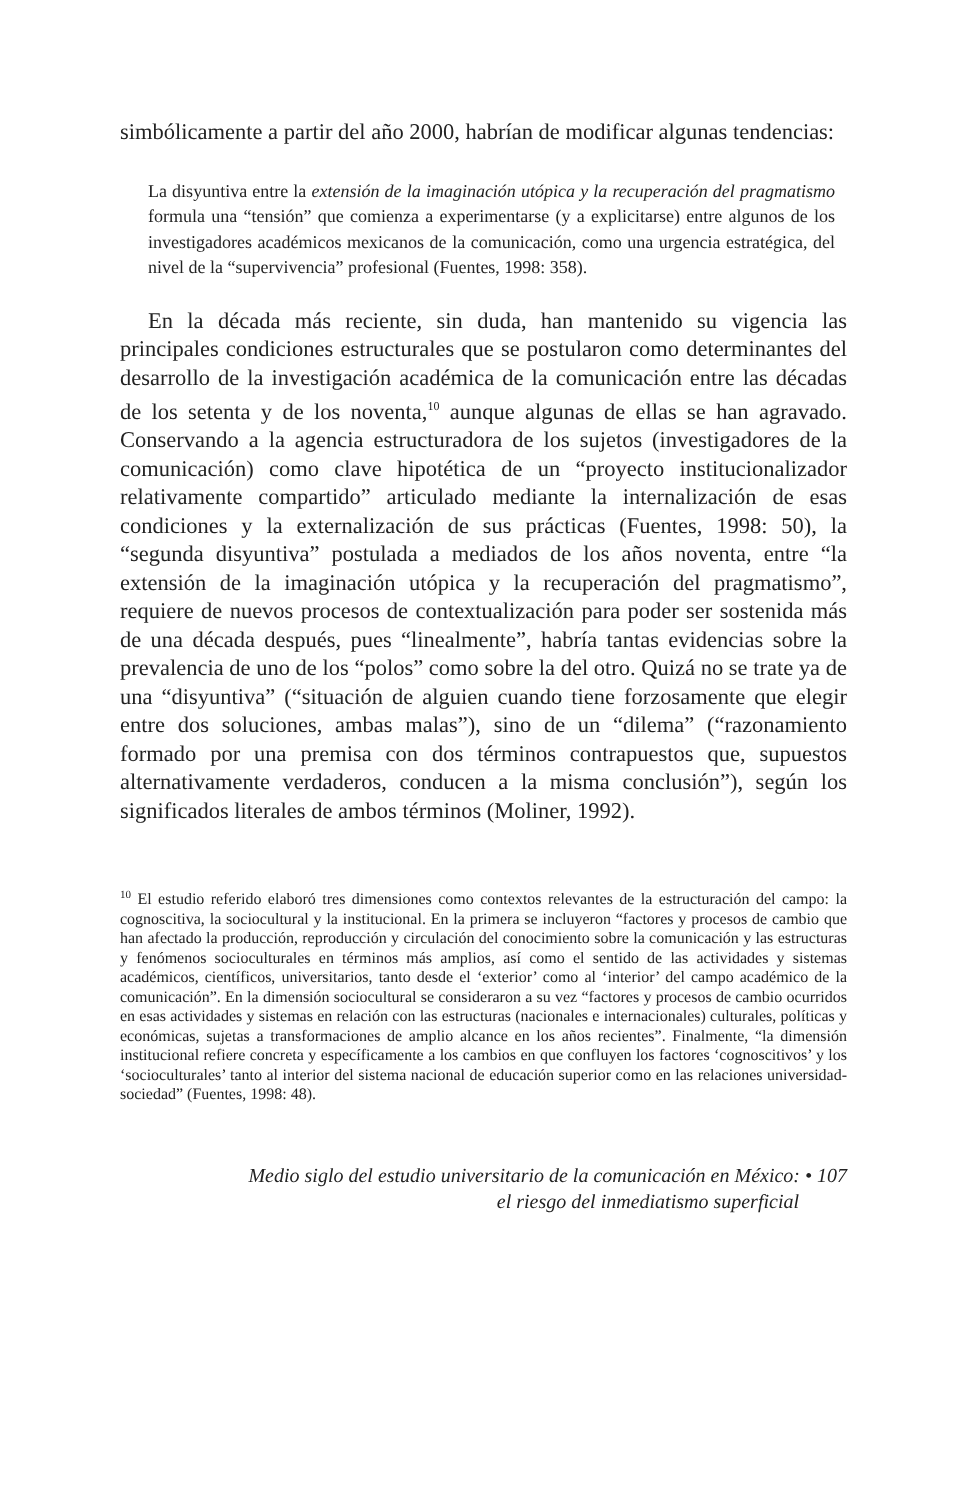simbólicamente a partir del año 2000, habrían de modificar algunas tendencias:
La disyuntiva entre la extensión de la imaginación utópica y la recuperación del pragmatismo formula una “tensión” que comienza a experimentarse (y a explicitarse) entre algunos de los investigadores académicos mexicanos de la comunicación, como una urgencia estratégica, del nivel de la “supervivencia” profesional (Fuentes, 1998: 358).
En la década más reciente, sin duda, han mantenido su vigencia las principales condiciones estructurales que se postularon como determinantes del desarrollo de la investigación académica de la comunicación entre las décadas de los setenta y de los noventa,<sup>10</sup> aunque algunas de ellas se han agravado. Conservando a la agencia estructuradora de los sujetos (investigadores de la comunicación) como clave hipotética de un “proyecto institucionalizador relativamente compartido” articulado mediante la internalización de esas condiciones y la externalización de sus prácticas (Fuentes, 1998: 50), la “segunda disyuntiva” postulada a mediados de los años noventa, entre “la extensión de la imaginación utópica y la recuperación del pragmatismo”, requiere de nuevos procesos de contextualización para poder ser sostenida más de una década después, pues “linealmente”, habría tantas evidencias sobre la prevalencia de uno de los “polos” como sobre la del otro. Quizá no se trate ya de una “disyuntiva” (“situación de alguien cuando tiene forzosamente que elegir entre dos soluciones, ambas malas”), sino de un “dilema” (“razonamiento formado por una premisa con dos términos contrapuestos que, supuestos alternativamente verdaderos, conducen a la misma conclusión”), según los significados literales de ambos términos (Moliner, 1992).
<sup>10</sup> El estudio referido elaboró tres dimensiones como contextos relevantes de la estructuración del campo: la cognoscitiva, la sociocultural y la institucional. En la primera se incluyeron “factores y procesos de cambio que han afectado la producción, reproducción y circulación del conocimiento sobre la comunicación y las estructuras y fenómenos socioculturales en términos más amplios, así como el sentido de las actividades y sistemas académicos, científicos, universitarios, tanto desde el ‘exterior’ como al ‘interior’ del campo académico de la comunicación”. En la dimensión sociocultural se consideraron a su vez “factores y procesos de cambio ocurridos en esas actividades y sistemas en relación con las estructuras (nacionales e internacionales) culturales, políticas y económicas, sujetas a transformaciones de amplio alcance en los años recientes”. Finalmente, “la dimensión institucional refiere concreta y específicamente a los cambios en que confluyen los factores ‘cognoscitivos’ y los ‘socioculturales’ tanto al interior del sistema nacional de educación superior como en las relaciones universidad-sociedad” (Fuentes, 1998: 48).
Medio siglo del estudio universitario de la comunicación en México: • 107
el riesgo del inmediatismo superficial